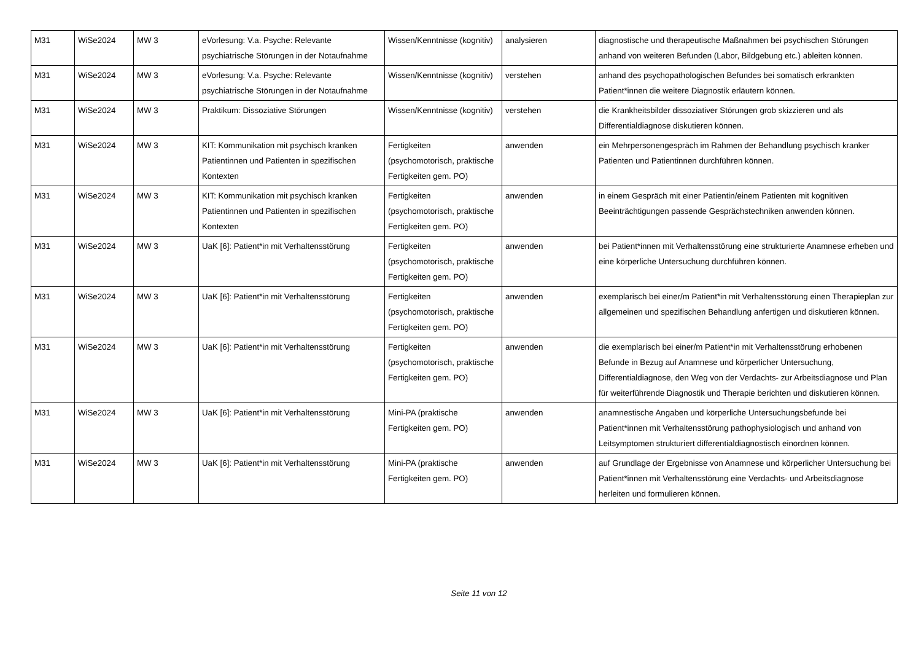| M31 | WiSe2024 | MW 3 | eVorlesung: V.a. Psyche: Relevante psychiatrische Störungen in der Notaufnahme | Wissen/Kenntnisse (kognitiv) | analysieren | diagnostische und therapeutische Maßnahmen bei psychischen Störungen anhand von weiteren Befunden (Labor, Bildgebung etc.) ableiten können. |
| M31 | WiSe2024 | MW 3 | eVorlesung: V.a. Psyche: Relevante psychiatrische Störungen in der Notaufnahme | Wissen/Kenntnisse (kognitiv) | verstehen | anhand des psychopathologischen Befundes bei somatisch erkrankten Patient*innen die weitere Diagnostik erläutern können. |
| M31 | WiSe2024 | MW 3 | Praktikum: Dissoziative Störungen | Wissen/Kenntnisse (kognitiv) | verstehen | die Krankheitsbilder dissoziativer Störungen grob skizzieren und als Differentialdiagnose diskutieren können. |
| M31 | WiSe2024 | MW 3 | KIT: Kommunikation mit psychisch kranken Patientinnen und Patienten in spezifischen Kontexten | Fertigkeiten (psychomotorisch, praktische Fertigkeiten gem. PO) | anwenden | ein Mehrpersonengespräch im Rahmen der Behandlung psychisch kranker Patienten und Patientinnen durchführen können. |
| M31 | WiSe2024 | MW 3 | KIT: Kommunikation mit psychisch kranken Patientinnen und Patienten in spezifischen Kontexten | Fertigkeiten (psychomotorisch, praktische Fertigkeiten gem. PO) | anwenden | in einem Gespräch mit einer Patientin/einem Patienten mit kognitiven Beeinträchtigungen passende Gesprächstechniken anwenden können. |
| M31 | WiSe2024 | MW 3 | UaK [6]: Patient*in mit Verhaltensstörung | Fertigkeiten (psychomotorisch, praktische Fertigkeiten gem. PO) | anwenden | bei Patient*innen mit Verhaltensstörung eine strukturierte Anamnese erheben und eine körperliche Untersuchung durchführen können. |
| M31 | WiSe2024 | MW 3 | UaK [6]: Patient*in mit Verhaltensstörung | Fertigkeiten (psychomotorisch, praktische Fertigkeiten gem. PO) | anwenden | exemplarisch bei einer/m Patient*in mit Verhaltensstörung einen Therapieplan zur allgemeinen und spezifischen Behandlung anfertigen und diskutieren können. |
| M31 | WiSe2024 | MW 3 | UaK [6]: Patient*in mit Verhaltensstörung | Fertigkeiten (psychomotorisch, praktische Fertigkeiten gem. PO) | anwenden | die exemplarisch bei einer/m Patient*in mit Verhaltensstörung erhobenen Befunde in Bezug auf Anamnese und körperlicher Untersuchung, Differentialdiagnose, den Weg von der Verdachts- zur Arbeitsdiagnose und Plan für weiterführende Diagnostik und Therapie berichten und diskutieren können. |
| M31 | WiSe2024 | MW 3 | UaK [6]: Patient*in mit Verhaltensstörung | Mini-PA (praktische Fertigkeiten gem. PO) | anwenden | anamnestische Angaben und körperliche Untersuchungsbefunde bei Patient*innen mit Verhaltensstörung pathophysiologisch und anhand von Leitsymptomen strukturiert differentialdiagnostisch einordnen können. |
| M31 | WiSe2024 | MW 3 | UaK [6]: Patient*in mit Verhaltensstörung | Mini-PA (praktische Fertigkeiten gem. PO) | anwenden | auf Grundlage der Ergebnisse von Anamnese und körperlicher Untersuchung bei Patient*innen mit Verhaltensstörung eine Verdachts- und Arbeitsdiagnose herleiten und formulieren können. |
Seite 11 von 12